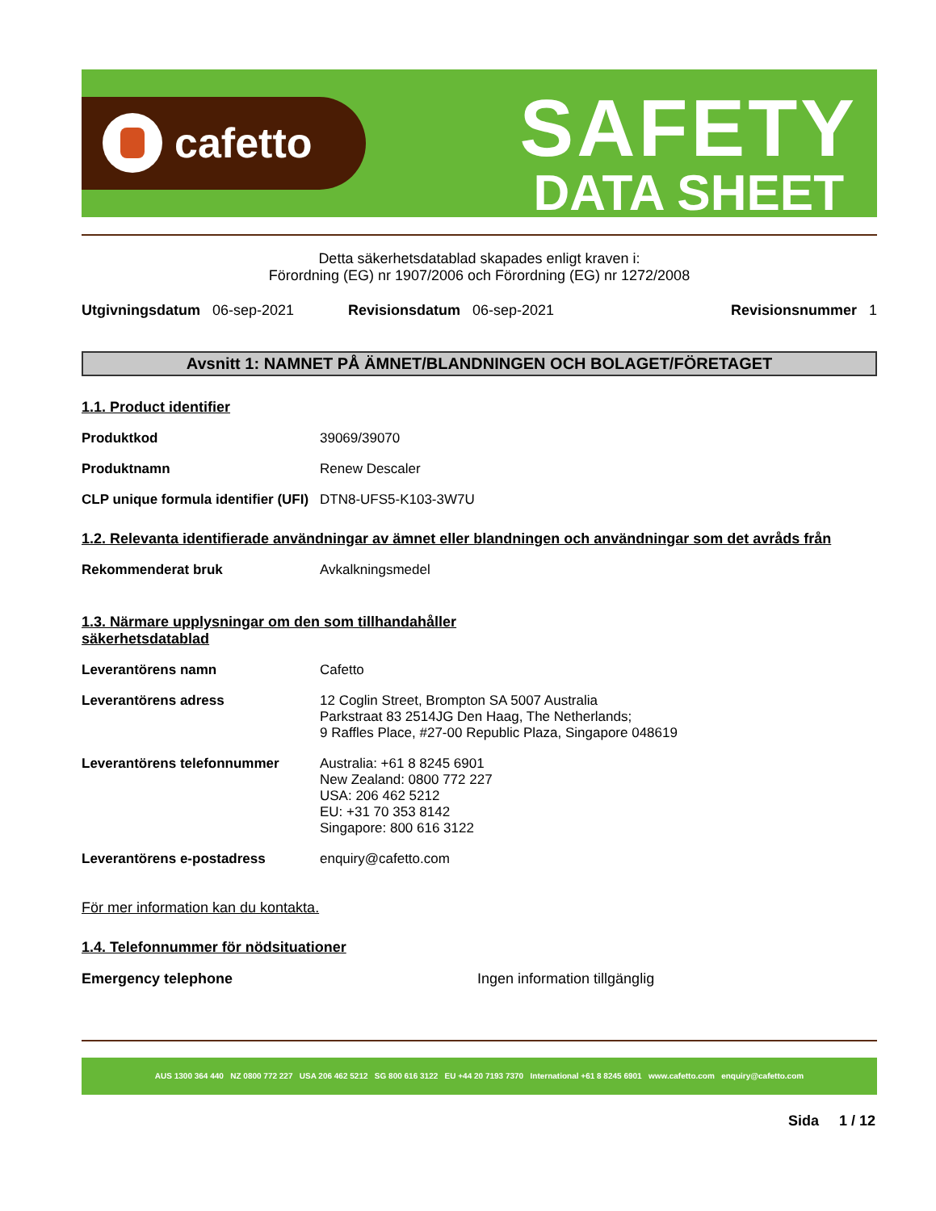cafetto
SAFETY
DATA SHEET
Detta säkerhetsdatablad skapades enligt kraven i:
Förordning (EG) nr 1907/2006 och Förordning (EG) nr 1272/2008
Utgivningsdatum 06-sep-2021 Revisionsdatum 06-sep-2021 Revisionsnummer 1
Avsnitt 1: NAMNET PÅ ÄMNET/BLANDNINGEN OCH BOLAGET/FÖRETAGET
1.1. Product identifier
Produktkod 39069/39070
Produktnamn Renew Descaler
CLP unique formula identifier (UFI) DTN8-UFS5-K103-3W7U
1.2. Relevanta identifierade användningar av ämnet eller blandningen och användningar som det avråds från
Rekommenderat bruk Avkalkningsmedel
1.3. Närmare upplysningar om den som tillhandahåller säkerhetsdatablad
Leverantörens namn Cafetto
Leverantörens adress 12 Coglin Street, Brompton SA 5007 Australia
Parkstraat 83 2514JG Den Haag, The Netherlands;
9 Raffles Place, #27-00 Republic Plaza, Singapore 048619
Leverantörens telefonnummer Australia: +61 8 8245 6901
New Zealand: 0800 772 227
USA: 206 462 5212
EU: +31 70 353 8142
Singapore: 800 616 3122
Leverantörens e-postadress enquiry@cafetto.com
För mer information kan du kontakta.
1.4. Telefonnummer för nödsituationer
Emergency telephone Ingen information tillgänglig
AUS 1300 364 440 NZ 0800 772 227 USA 206 462 5212 SG 800 616 3122 EU +44 20 7193 7370 International +61 8 8245 6901 www.cafetto.com enquiry@cafetto.com
Sida 1 / 12